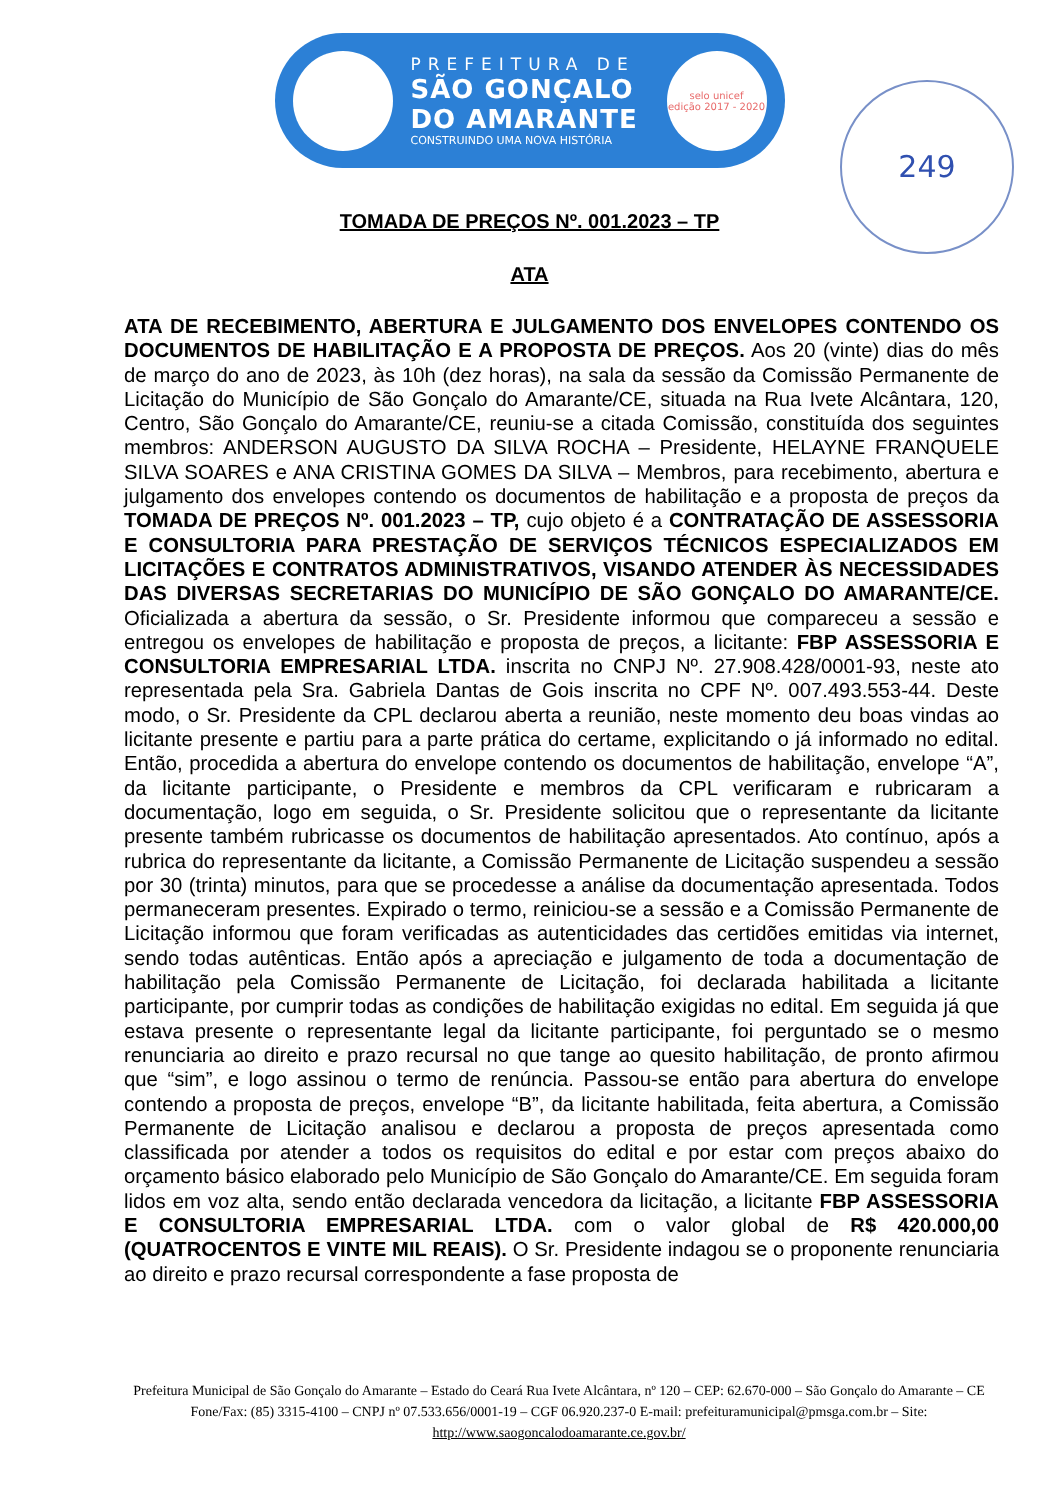PREFEITURA DE
SÃO GONÇALO
DO AMARANTE
CONSTRUINDO UMA NOVA HISTÓRIA
selo unicef
edição 2017 - 2020
249
TOMADA DE PREÇOS Nº. 001.2023 – TP
ATA
ATA DE RECEBIMENTO, ABERTURA E JULGAMENTO DOS ENVELOPES CONTENDO OS DOCUMENTOS DE HABILITAÇÃO E A PROPOSTA DE PREÇOS. Aos 20 (vinte) dias do mês de março do ano de 2023, às 10h (dez horas), na sala da sessão da Comissão Permanente de Licitação do Município de São Gonçalo do Amarante/CE, situada na Rua Ivete Alcântara, 120, Centro, São Gonçalo do Amarante/CE, reuniu-se a citada Comissão, constituída dos seguintes membros: ANDERSON AUGUSTO DA SILVA ROCHA – Presidente, HELAYNE FRANQUELE SILVA SOARES e ANA CRISTINA GOMES DA SILVA – Membros, para recebimento, abertura e julgamento dos envelopes contendo os documentos de habilitação e a proposta de preços da TOMADA DE PREÇOS Nº. 001.2023 – TP, cujo objeto é a CONTRATAÇÃO DE ASSESSORIA E CONSULTORIA PARA PRESTAÇÃO DE SERVIÇOS TÉCNICOS ESPECIALIZADOS EM LICITAÇÕES E CONTRATOS ADMINISTRATIVOS, VISANDO ATENDER ÀS NECESSIDADES DAS DIVERSAS SECRETARIAS DO MUNICÍPIO DE SÃO GONÇALO DO AMARANTE/CE. Oficializada a abertura da sessão, o Sr. Presidente informou que compareceu a sessão e entregou os envelopes de habilitação e proposta de preços, a licitante: FBP ASSESSORIA E CONSULTORIA EMPRESARIAL LTDA. inscrita no CNPJ Nº. 27.908.428/0001-93, neste ato representada pela Sra. Gabriela Dantas de Gois inscrita no CPF Nº. 007.493.553-44. Deste modo, o Sr. Presidente da CPL declarou aberta a reunião, neste momento deu boas vindas ao licitante presente e partiu para a parte prática do certame, explicitando o já informado no edital. Então, procedida a abertura do envelope contendo os documentos de habilitação, envelope “A”, da licitante participante, o Presidente e membros da CPL verificaram e rubricaram a documentação, logo em seguida, o Sr. Presidente solicitou que o representante da licitante presente também rubricasse os documentos de habilitação apresentados. Ato contínuo, após a rubrica do representante da licitante, a Comissão Permanente de Licitação suspendeu a sessão por 30 (trinta) minutos, para que se procedesse a análise da documentação apresentada. Todos permaneceram presentes. Expirado o termo, reiniciou-se a sessão e a Comissão Permanente de Licitação informou que foram verificadas as autenticidades das certidões emitidas via internet, sendo todas autênticas. Então após a apreciação e julgamento de toda a documentação de habilitação pela Comissão Permanente de Licitação, foi declarada habilitada a licitante participante, por cumprir todas as condições de habilitação exigidas no edital. Em seguida já que estava presente o representante legal da licitante participante, foi perguntado se o mesmo renunciaria ao direito e prazo recursal no que tange ao quesito habilitação, de pronto afirmou que “sim”, e logo assinou o termo de renúncia. Passou-se então para abertura do envelope contendo a proposta de preços, envelope “B”, da licitante habilitada, feita abertura, a Comissão Permanente de Licitação analisou e declarou a proposta de preços apresentada como classificada por atender a todos os requisitos do edital e por estar com preços abaixo do orçamento básico elaborado pelo Município de São Gonçalo do Amarante/CE. Em seguida foram lidos em voz alta, sendo então declarada vencedora da licitação, a licitante FBP ASSESSORIA E CONSULTORIA EMPRESARIAL LTDA. com o valor global de R$ 420.000,00 (QUATROCENTOS E VINTE MIL REAIS). O Sr. Presidente indagou se o proponente renunciaria ao direito e prazo recursal correspondente a fase proposta de
Prefeitura Municipal de São Gonçalo do Amarante – Estado do Ceará Rua Ivete Alcântara, nº 120 – CEP: 62.670-000 – São Gonçalo do Amarante – CE Fone/Fax: (85) 3315-4100 – CNPJ nº 07.533.656/0001-19 – CGF 06.920.237-0 E-mail: prefeituramunicipal@pmsga.com.br – Site: http://www.saogoncalodoamarante.ce.gov.br/